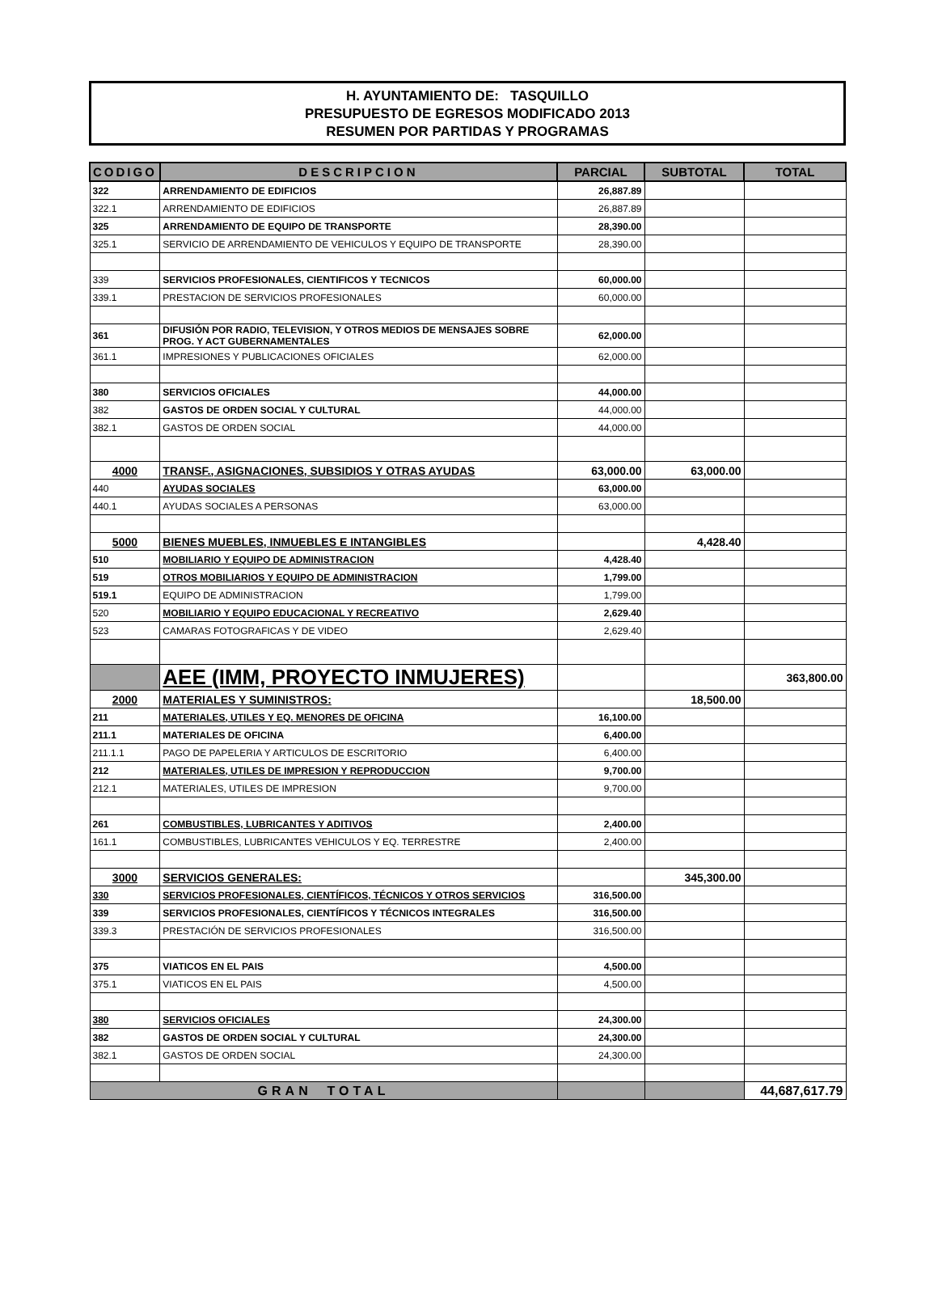H. AYUNTAMIENTO DE: TASQUILLO
PRESUPUESTO DE EGRESOS MODIFICADO 2013
RESUMEN POR PARTIDAS Y PROGRAMAS
| CODIGO | DESCRIPCION | PARCIAL | SUBTOTAL | TOTAL |
| --- | --- | --- | --- | --- |
| 322 | ARRENDAMIENTO DE EDIFICIOS | 26,887.89 | | |
| 322.1 | ARRENDAMIENTO DE EDIFICIOS | 26,887.89 | | |
| 325 | ARRENDAMIENTO DE EQUIPO DE TRANSPORTE | 28,390.00 | | |
| 325.1 | SERVICIO DE ARRENDAMIENTO DE VEHICULOS Y EQUIPO DE TRANSPORTE | 28,390.00 | | |
| 339 | SERVICIOS PROFESIONALES, CIENTIFICOS Y TECNICOS | 60,000.00 | | |
| 339.1 | PRESTACION DE SERVICIOS PROFESIONALES | 60,000.00 | | |
| 361 | DIFUSIÓN POR RADIO, TELEVISION, Y OTROS MEDIOS DE MENSAJES SOBRE PROG. Y ACT GUBERNAMENTALES | 62,000.00 | | |
| 361.1 | IMPRESIONES Y PUBLICACIONES OFICIALES | 62,000.00 | | |
| 380 | SERVICIOS OFICIALES | 44,000.00 | | |
| 382 | GASTOS DE ORDEN SOCIAL Y CULTURAL | 44,000.00 | | |
| 382.1 | GASTOS DE ORDEN SOCIAL | 44,000.00 | | |
| 4000 | TRANSF., ASIGNACIONES, SUBSIDIOS Y OTRAS AYUDAS | 63,000.00 | 63,000.00 | |
| 440 | AYUDAS SOCIALES | 63,000.00 | | |
| 440.1 | AYUDAS SOCIALES A PERSONAS | 63,000.00 | | |
| 5000 | BIENES MUEBLES, INMUEBLES E INTANGIBLES | | 4,428.40 | |
| 510 | MOBILIARIO Y EQUIPO DE ADMINISTRACION | 4,428.40 | | |
| 519 | OTROS MOBILIARIOS Y EQUIPO DE ADMINISTRACION | 1,799.00 | | |
| 519.1 | EQUIPO DE ADMINISTRACION | 1,799.00 | | |
| 520 | MOBILIARIO Y EQUIPO EDUCACIONAL Y RECREATIVO | 2,629.40 | | |
| 523 | CAMARAS FOTOGRAFICAS Y DE VIDEO | 2,629.40 | | |
| | AEE (IMM, PROYECTO INMUJERES) | | | 363,800.00 |
| 2000 | MATERIALES Y SUMINISTROS: | | 18,500.00 | |
| 211 | MATERIALES, UTILES Y EQ. MENORES DE OFICINA | 16,100.00 | | |
| 211.1 | MATERIALES DE OFICINA | 6,400.00 | | |
| 211.1.1 | PAGO DE PAPELERIA Y ARTICULOS DE ESCRITORIO | 6,400.00 | | |
| 212 | MATERIALES, UTILES DE IMPRESION Y REPRODUCCION | 9,700.00 | | |
| 212.1 | MATERIALES, UTILES DE IMPRESION | 9,700.00 | | |
| 261 | COMBUSTIBLES, LUBRICANTES Y ADITIVOS | 2,400.00 | | |
| 161.1 | COMBUSTIBLES, LUBRICANTES VEHICULOS Y EQ. TERRESTRE | 2,400.00 | | |
| 3000 | SERVICIOS GENERALES: | | 345,300.00 | |
| 330 | SERVICIOS PROFESIONALES, CIENTÍFICOS, TÉCNICOS Y OTROS SERVICIOS | 316,500.00 | | |
| 339 | SERVICIOS PROFESIONALES, CIENTÍFICOS Y TÉCNICOS INTEGRALES | 316,500.00 | | |
| 339.3 | PRESTACIÓN DE SERVICIOS PROFESIONALES | 316,500.00 | | |
| 375 | VIATICOS EN EL PAIS | 4,500.00 | | |
| 375.1 | VIATICOS EN EL PAIS | 4,500.00 | | |
| 380 | SERVICIOS OFICIALES | 24,300.00 | | |
| 382 | GASTOS DE ORDEN SOCIAL Y CULTURAL | 24,300.00 | | |
| 382.1 | GASTOS DE ORDEN SOCIAL | 24,300.00 | | |
| GRAN TOTAL | | | | 44,687,617.79 |